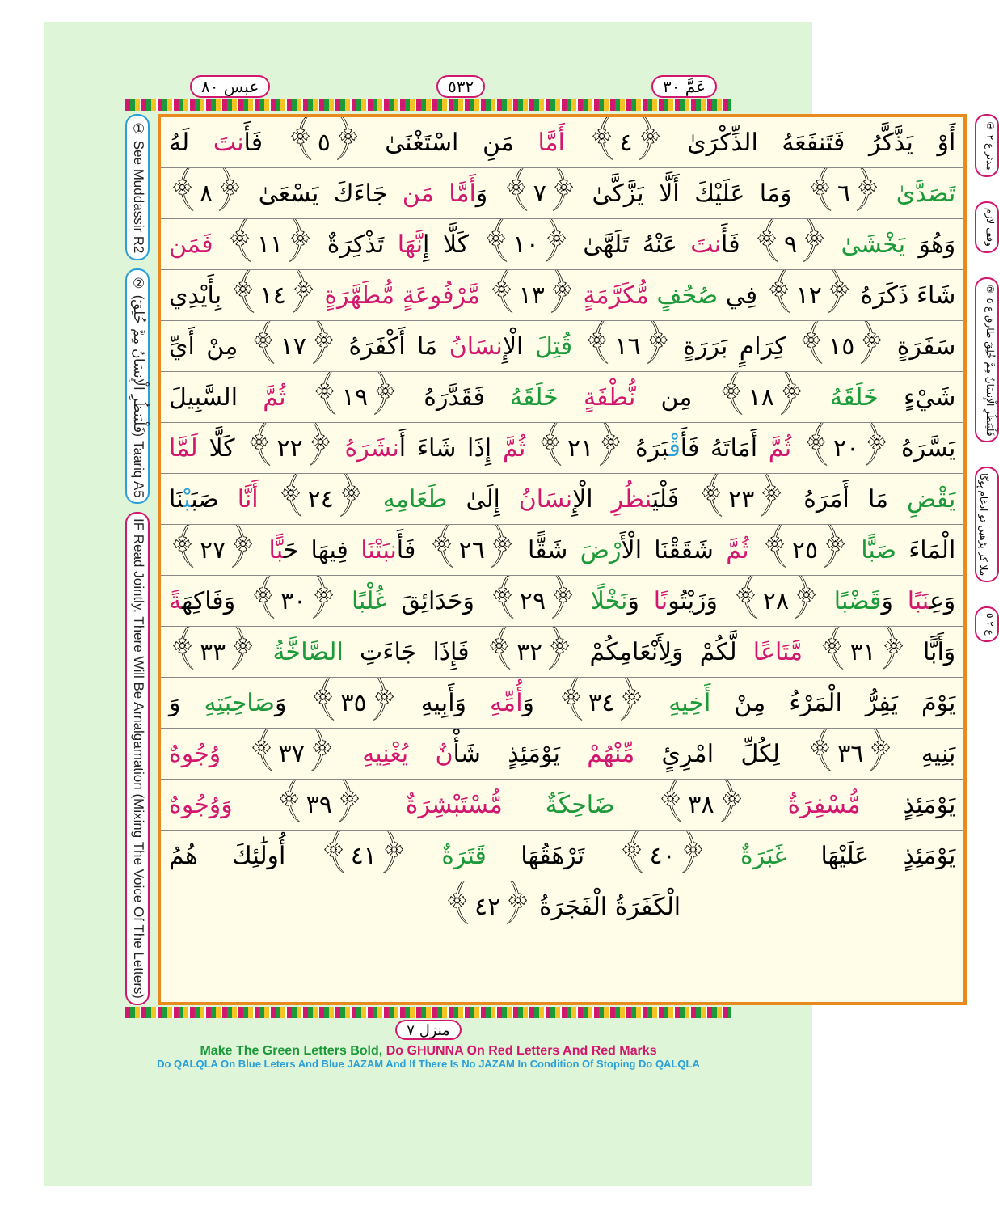عَمَّ ٣٠ ٥٣٢ عبس ٨٠
① See Muddassir R2
② (فَلْيَنظُرِ الْإِنسَانُ مِمَّ خُلِقَ) Taariq A5
IF Read Jointly, There Will Be Amalgamation (Mixing The Voice Of The Letters)
أَوْ يَذَّكَّرُ فَتَنفَعَهُ الذِّكْرَىٰ ﴿٤﴾ أَمَّا مَنِ اسْتَغْنَىٰ ﴿٥﴾ فَأَنتَ لَهُ
تَصَدَّىٰ ﴿٦﴾ وَمَا عَلَيْكَ أَلَّا يَزَّكَّىٰ ﴿٧﴾ وَأَمَّا مَن جَاءَكَ يَسْعَىٰ ﴿٨﴾
وَهُوَ يَخْشَىٰ ﴿٩﴾ فَأَنتَ عَنْهُ تَلَهَّىٰ ﴿١٠﴾ كَلَّا إِنَّهَا تَذْكِرَةٌ ﴿١١﴾ فَمَن
شَاءَ ذَكَرَهُ ﴿١٢﴾ فِي صُحُفٍ مُّكَرَّمَةٍ ﴿١٣﴾ مَّرْفُوعَةٍ مُّطَهَّرَةٍ ﴿١٤﴾ بِأَيْدِي
سَفَرَةٍ ﴿١٥﴾ كِرَامٍ بَرَرَةٍ ﴿١٦﴾ قُتِلَ الْإِنسَانُ مَا أَكْفَرَهُ ﴿١٧﴾ مِنْ أَيِّ
شَيْءٍ خَلَقَهُ ﴿١٨﴾ مِن نُّطْفَةٍ خَلَقَهُ فَقَدَّرَهُ ﴿١٩﴾ ثُمَّ السَّبِيلَ
يَسَّرَهُ ﴿٢٠﴾ ثُمَّ أَمَاتَهُ فَأَقْبَرَهُ ﴿٢١﴾ ثُمَّ إِذَا شَاءَ أَنشَرَهُ ﴿٢٢﴾ كَلَّا لَمَّا
يَقْضِ مَا أَمَرَهُ ﴿٢٣﴾ فَلْيَنظُرِ الْإِنسَانُ إِلَىٰ طَعَامِهِ ﴿٢٤﴾ أَنَّا صَبَبْنَا
الْمَاءَ صَبًّا ﴿٢٥﴾ ثُمَّ شَقَقْنَا الْأَرْضَ شَقًّا ﴿٢٦﴾ فَأَنبَتْنَا فِيهَا حَبًّا ﴿٢٧﴾
وَعِنَبًا وَقَضْبًا ﴿٢٨﴾ وَزَيْتُونًا وَنَخْلًا ﴿٢٩﴾ وَحَدَائِقَ غُلْبًا ﴿٣٠﴾ وَفَاكِهَةً
وَأَبًّا ﴿٣١﴾ مَّتَاعًا لَّكُمْ وَلِأَنْعَامِكُمْ ﴿٣٢﴾ فَإِذَا جَاءَتِ الصَّاخَّةُ ﴿٣٣﴾
يَوْمَ يَفِرُّ الْمَرْءُ مِنْ أَخِيهِ ﴿٣٤﴾ وَأُمِّهِ وَأَبِيهِ ﴿٣٥﴾ وَصَاحِبَتِهِ وَ
بَنِيهِ ﴿٣٦﴾ لِكُلِّ امْرِئٍ مِّنْهُمْ يَوْمَئِذٍ شَأْنٌ يُغْنِيهِ ﴿٣٧﴾ وُجُوهٌ
يَوْمَئِذٍ مُّسْفِرَةٌ ﴿٣٨﴾ ضَاحِكَةٌ مُّسْتَبْشِرَةٌ ﴿٣٩﴾ وَوُجُوهٌ
يَوْمَئِذٍ عَلَيْهَا غَبَرَةٌ ﴿٤٠﴾ تَرْهَقُهَا قَتَرَةٌ ﴿٤١﴾ أُولَٰئِكَ هُمُ
الْكَفَرَةُ الْفَجَرَةُ ﴿٤٢﴾
① مدثر ع ٢
وقف لازم
② فَلْيَنظُرِ الْإِنسَانُ مِمَّ خُلِقَ طارق ع ٥
ملا کر پڑھیں تو ادغام ہوگا
ع ٢ ٥
منزل ٧
Make The Green Letters Bold, Do GHUNNA On Red Letters And Red Marks
Do QALQLA On Blue Leters And Blue JAZAM And If There Is No JAZAM In Condition Of Stoping Do QALQLA